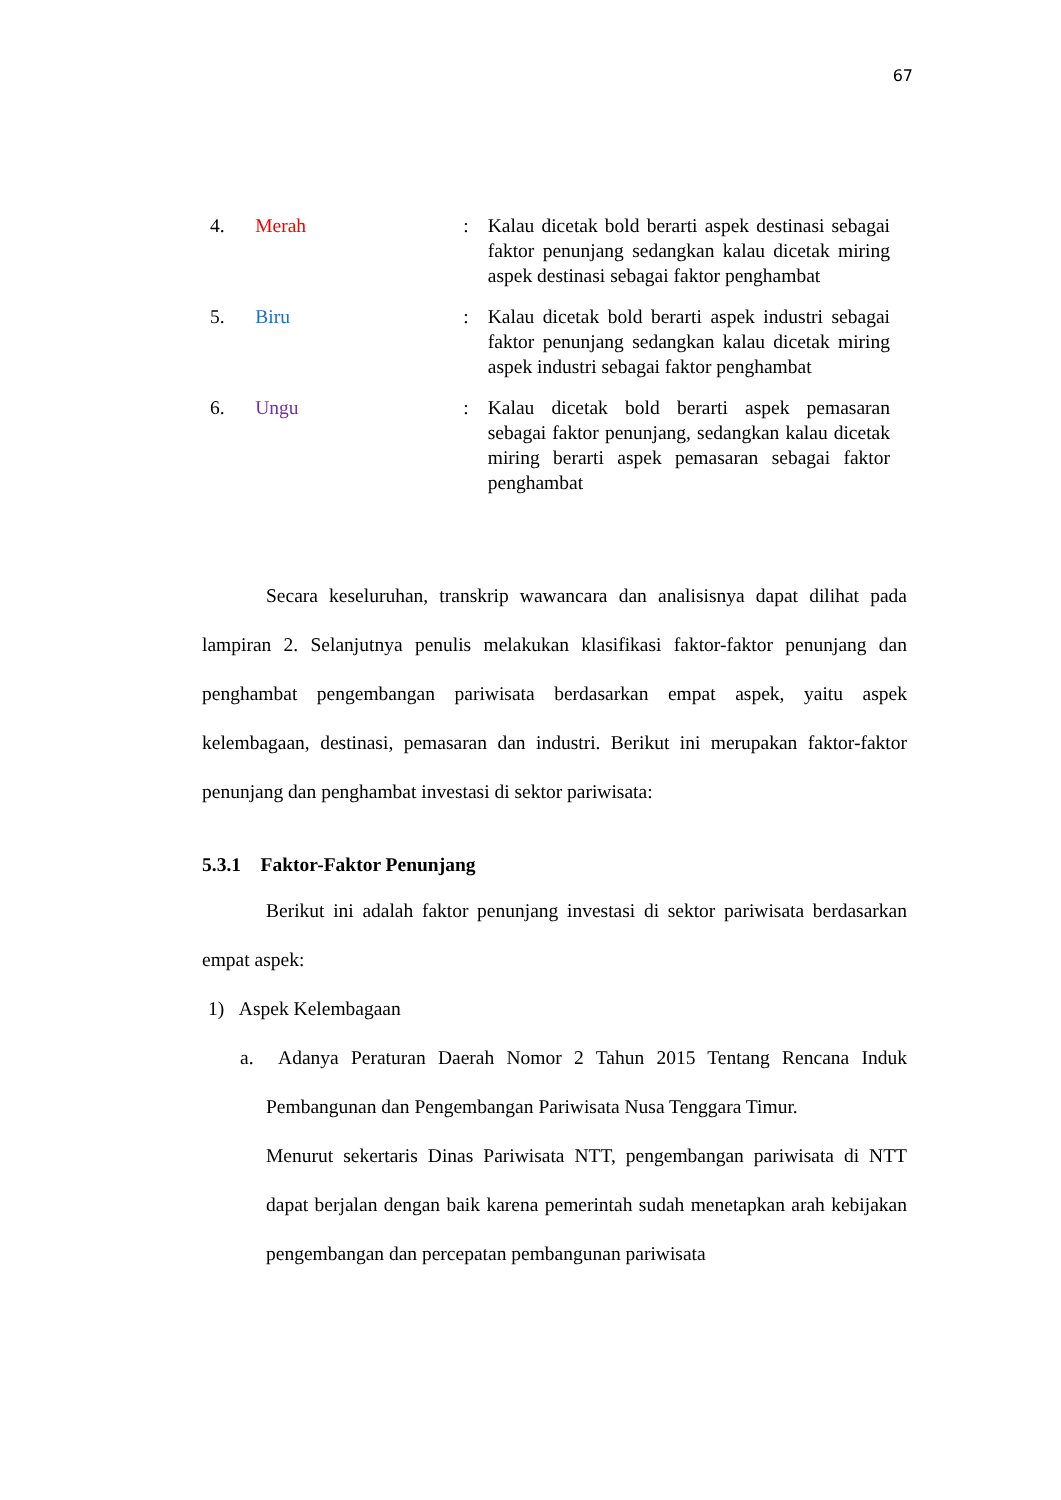67
| 4. | Merah | : | Kalau dicetak bold berarti aspek destinasi sebagai faktor penunjang sedangkan kalau dicetak miring aspek destinasi sebagai faktor penghambat |
| 5. | Biru | : | Kalau dicetak bold berarti aspek industri sebagai faktor penunjang sedangkan kalau dicetak miring aspek industri sebagai faktor penghambat |
| 6. | Ungu | : | Kalau dicetak bold berarti aspek pemasaran sebagai faktor penunjang, sedangkan kalau dicetak miring berarti aspek pemasaran sebagai faktor penghambat |
Secara keseluruhan, transkrip wawancara dan analisisnya dapat dilihat pada lampiran 2. Selanjutnya penulis melakukan klasifikasi faktor-faktor penunjang dan penghambat pengembangan pariwisata berdasarkan empat aspek, yaitu aspek kelembagaan, destinasi, pemasaran dan industri. Berikut ini merupakan faktor-faktor penunjang dan penghambat investasi di sektor pariwisata:
5.3.1 Faktor-Faktor Penunjang
Berikut ini adalah faktor penunjang investasi di sektor pariwisata berdasarkan empat aspek:
1) Aspek Kelembagaan
a. Adanya Peraturan Daerah Nomor 2 Tahun 2015 Tentang Rencana Induk Pembangunan dan Pengembangan Pariwisata Nusa Tenggara Timur.
Menurut sekertaris Dinas Pariwisata NTT, pengembangan pariwisata di NTT dapat berjalan dengan baik karena pemerintah sudah menetapkan arah kebijakan pengembangan dan percepatan pembangunan pariwisata